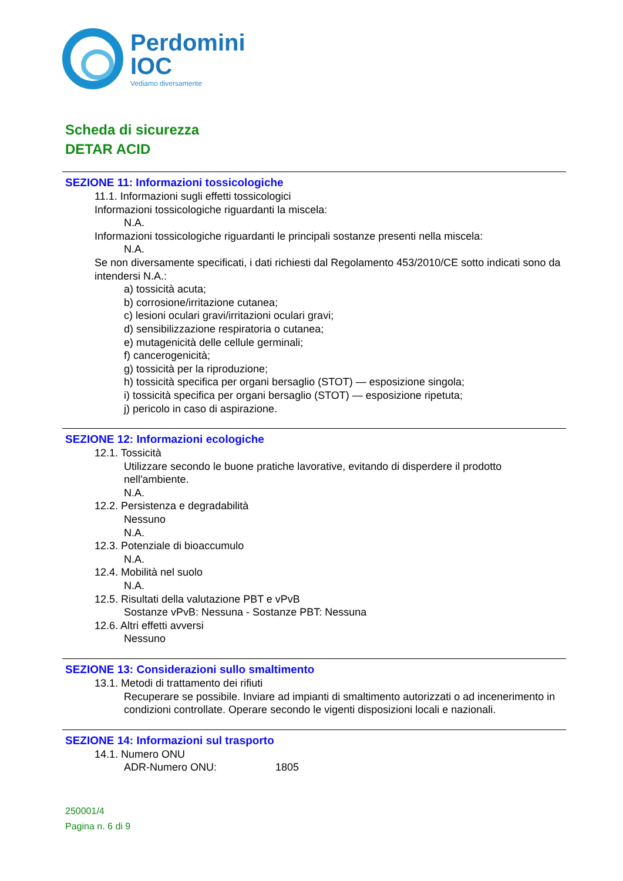Perdomini
IOC
Vediamo diversamente
Scheda di sicurezza
DETAR ACID
SEZIONE 11: Informazioni tossicologiche
11.1. Informazioni sugli effetti tossicologici
Informazioni tossicologiche riguardanti la miscela:
N.A.
Informazioni tossicologiche riguardanti le principali sostanze presenti nella miscela:
N.A.
Se non diversamente specificati, i dati richiesti dal Regolamento 453/2010/CE sotto indicati sono da intendersi N.A.:
a) tossicità acuta;
b) corrosione/irritazione cutanea;
c) lesioni oculari gravi/irritazioni oculari gravi;
d) sensibilizzazione respiratoria o cutanea;
e) mutagenicità delle cellule germinali;
f) cancerogenicità;
g) tossicità per la riproduzione;
h) tossicità specifica per organi bersaglio (STOT) — esposizione singola;
i) tossicità specifica per organi bersaglio (STOT) — esposizione ripetuta;
j) pericolo in caso di aspirazione.
SEZIONE 12: Informazioni ecologiche
12.1. Tossicità
Utilizzare secondo le buone pratiche lavorative, evitando di disperdere il prodotto nell'ambiente.
N.A.
12.2. Persistenza e degradabilità
Nessuno
N.A.
12.3. Potenziale di bioaccumulo
N.A.
12.4. Mobilità nel suolo
N.A.
12.5. Risultati della valutazione PBT e vPvB
Sostanze vPvB: Nessuna - Sostanze PBT: Nessuna
12.6. Altri effetti avversi
Nessuno
SEZIONE 13: Considerazioni sullo smaltimento
13.1. Metodi di trattamento dei rifiuti
Recuperare se possibile. Inviare ad impianti di smaltimento autorizzati o ad incenerimento in condizioni controllate. Operare secondo le vigenti disposizioni locali e nazionali.
SEZIONE 14: Informazioni sul trasporto
14.1. Numero ONU
ADR-Numero ONU: 1805
250001/4
Pagina n. 6 di 9